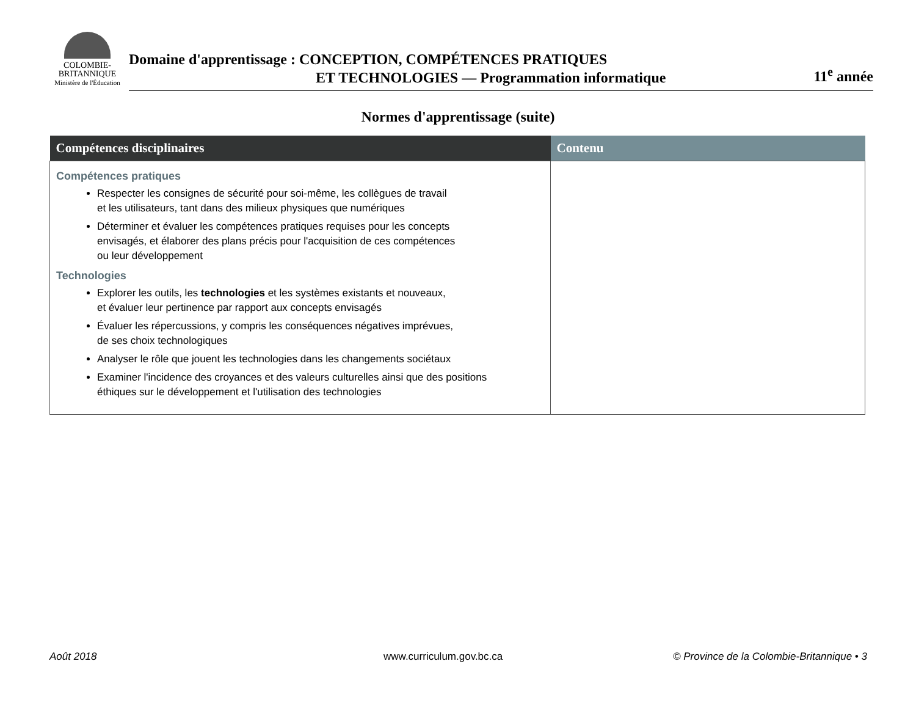COLOMBIE-
BRITANNIQUE
Ministère de l'Éducation
Domaine d'apprentissage : CONCEPTION, COMPÉTENCES PRATIQUES
ET TECHNOLOGIES — Programmation informatique
11<sup>e</sup> année
Normes d'apprentissage (suite)
| Compétences disciplinaires | Contenu |
| --- | --- |
| Compétences pratiques Respecter les consignes de sécurité pour soi-même, les collègues de travail et les utilisateurs, tant dans des milieux physiques que numériques Déterminer et évaluer les compétences pratiques requises pour les concepts envisagés, et élaborer des plans précis pour l'acquisition de ces compétences ou leur développement Technologies Explorer les outils, les technologies et les systèmes existants et nouveaux, et évaluer leur pertinence par rapport aux concepts envisagés Évaluer les répercussions, y compris les conséquences négatives imprévues, de ses choix technologiques Analyser le rôle que jouent les technologies dans les changements sociétaux Examiner l'incidence des croyances et des valeurs culturelles ainsi que des positions éthiques sur le développement et l'utilisation des technologies | |
Août 2018 www.curriculum.gov.bc.ca
© Province de la Colombie-Britannique • 3